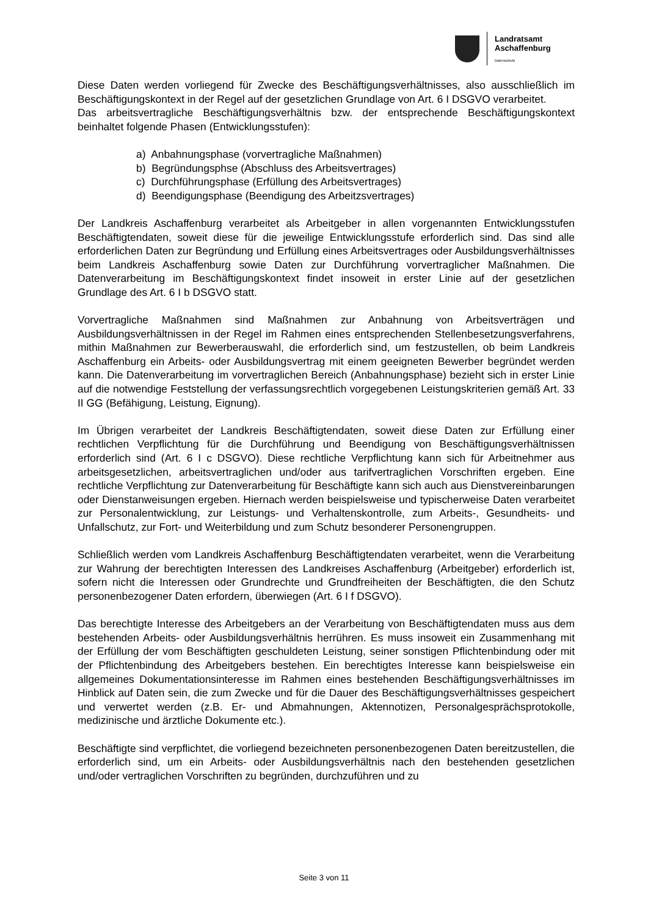Landratsamt
Aschaffenburg
Datenschutz
Diese Daten werden vorliegend für Zwecke des Beschäftigungsverhältnisses, also ausschließlich im Beschäftigungskontext in der Regel auf der gesetzlichen Grundlage von Art. 6 I DSGVO verarbeitet.
Das arbeitsvertragliche Beschäftigungsverhältnis bzw. der entsprechende Beschäftigungskontext beinhaltet folgende Phasen (Entwicklungsstufen):
a) Anbahnungsphase (vorvertragliche Maßnahmen)
b) Begründungsphse (Abschluss des Arbeitsvertrages)
c) Durchführungsphase (Erfüllung des Arbeitsvertrages)
d) Beendigungsphase (Beendigung des Arbeitzsvertrages)
Der Landkreis Aschaffenburg verarbeitet als Arbeitgeber in allen vorgenannten Entwicklungsstufen Beschäftigtendaten, soweit diese für die jeweilige Entwicklungsstufe erforderlich sind. Das sind alle erforderlichen Daten zur Begründung und Erfüllung eines Arbeitsvertrages oder Ausbildungsverhältnisses beim Landkreis Aschaffenburg sowie Daten zur Durchführung vorvertraglicher Maßnahmen. Die Datenverarbeitung im Beschäftigungskontext findet insoweit in erster Linie auf der gesetzlichen Grundlage des Art. 6 I b DSGVO statt.
Vorvertragliche Maßnahmen sind Maßnahmen zur Anbahnung von Arbeitsverträgen und Ausbildungsverhältnissen in der Regel im Rahmen eines entsprechenden Stellenbesetzungsverfahrens, mithin Maßnahmen zur Bewerberauswahl, die erforderlich sind, um festzustellen, ob beim Landkreis Aschaffenburg ein Arbeits- oder Ausbildungsvertrag mit einem geeigneten Bewerber begründet werden kann. Die Datenverarbeitung im vorvertraglichen Bereich (Anbahnungsphase) bezieht sich in erster Linie auf die notwendige Feststellung der verfassungsrechtlich vorgegebenen Leistungskriterien gemäß Art. 33 II GG (Befähigung, Leistung, Eignung).
Im Übrigen verarbeitet der Landkreis Beschäftigtendaten, soweit diese Daten zur Erfüllung einer rechtlichen Verpflichtung für die Durchführung und Beendigung von Beschäftigungsverhältnissen erforderlich sind (Art. 6 I c DSGVO). Diese rechtliche Verpflichtung kann sich für Arbeitnehmer aus arbeitsgesetzlichen, arbeitsvertraglichen und/oder aus tarifvertraglichen Vorschriften ergeben. Eine rechtliche Verpflichtung zur Datenverarbeitung für Beschäftigte kann sich auch aus Dienstvereinbarungen oder Dienstanweisungen ergeben. Hiernach werden beispielsweise und typischerweise Daten verarbeitet zur Personalentwicklung, zur Leistungs- und Verhaltenskontrolle, zum Arbeits-, Gesundheits- und Unfallschutz, zur Fort- und Weiterbildung und zum Schutz besonderer Personengruppen.
Schließlich werden vom Landkreis Aschaffenburg Beschäftigtendaten verarbeitet, wenn die Verarbeitung zur Wahrung der berechtigten Interessen des Landkreises Aschaffenburg (Arbeitgeber) erforderlich ist, sofern nicht die Interessen oder Grundrechte und Grundfreiheiten der Beschäftigten, die den Schutz personenbezogener Daten erfordern, überwiegen (Art. 6 I f DSGVO).
Das berechtigte Interesse des Arbeitgebers an der Verarbeitung von Beschäftigtendaten muss aus dem bestehenden Arbeits- oder Ausbildungsverhältnis herrühren. Es muss insoweit ein Zusammenhang mit der Erfüllung der vom Beschäftigten geschuldeten Leistung, seiner sonstigen Pflichtenbindung oder mit der Pflichtenbindung des Arbeitgebers bestehen. Ein berechtigtes Interesse kann beispielsweise ein allgemeines Dokumentationsinteresse im Rahmen eines bestehenden Beschäftigungsverhältnisses im Hinblick auf Daten sein, die zum Zwecke und für die Dauer des Beschäftigungsverhältnisses gespeichert und verwertet werden (z.B. Er- und Abmahnungen, Aktennotizen, Personalgesprächsprotokolle, medizinische und ärztliche Dokumente etc.).
Beschäftigte sind verpflichtet, die vorliegend bezeichneten personenbezogenen Daten bereitzustellen, die erforderlich sind, um ein Arbeits- oder Ausbildungsverhältnis nach den bestehenden gesetzlichen und/oder vertraglichen Vorschriften zu begründen, durchzuführen und zu
Seite 3 von 11